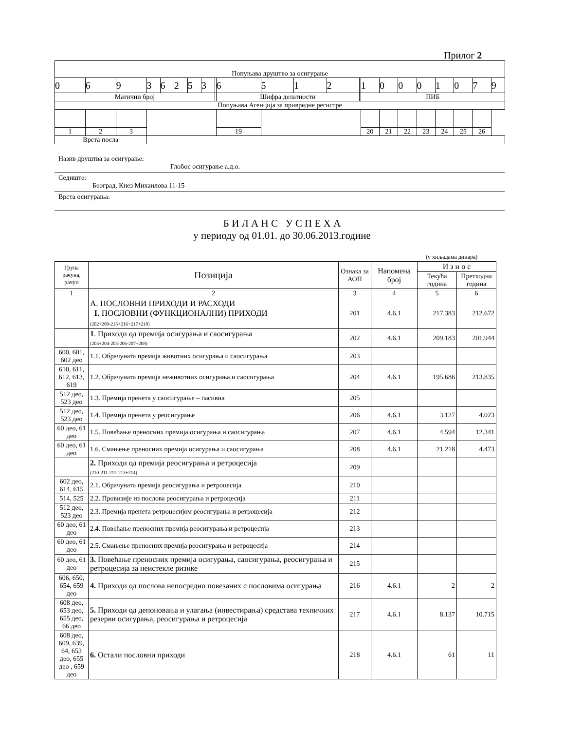Прилог 2
| Попуњава друштво за осигурање | | | | | | | | | | | | | | | | | | | | | |
| 0 | 6 | 9 | 3 | 6 | 2 | 5 | 3 | | 6 | 5 | 1 | 2 | | 1 | 0 | 0 | 0 | 1 | 0 | 7 | 9 |
| Матични број | | | | | | | | | Шифра делатности | | | | | ПИБ | | | | | | | |
| Попуњава Агенција за привредне регистре | | | | | | | | | | | | | | | | | | | | | |
| 1 | 2 | 3 | | | | | | | 19 | | | | | 20 | 21 | 22 | 23 | 24 | 25 | 26 | |
| Врста посла | | | | | | | | | | | | | | | | | | | | | |
Назив друштва за осигурање:
Глобос осигурање а.д.о.
Седиште:
Београд, Кнез Михаилова 11-15
Врста осигурања:
Б И Л А Н С У С П Е Х А
у периоду од 01.01. до 30.06.2013.године
(у хиљадама динара)
| Група рачуна, рачун | Позиција | Ознака за АОП | Напомена број | И з н о с | |
| --- | --- | --- | --- | --- | --- |
| | | | | Текућа година | Претходна година |
| 1 | 2 | 3 | 4 | 5 | 6 |
| | А. ПОСЛОВНИ ПРИХОДИ И РАСХОДИ I. ПОСЛОВНИ (ФУНКЦИОНАЛНИ) ПРИХОДИ (202+209-215+216+217+218) | 201 | 4.6.1 | 217.383 | 212.672 |
| | 1 . Приходи од премија осигурања и саосигурања (203+204-205-206-207+208) | 202 | 4.6.1 | 209.183 | 201.944 |
| 600, 601, 602 део | 1.1. Обрачуната премија животних осигурања и саосигурања | 203 | | | |
| 610, 611, 612, 613, 619 | 1.2. Обрачуната премија неживотних осигурања и саосигурања | 204 | 4.6.1 | 195.686 | 213.835 |
| 512 део, 523 део | 1.3. Премија пренета у саосигурање – пасивна | 205 | | | |
| 512 део, 523 део | 1.4. Премија пренета у реосигурање | 206 | 4.6.1 | 3.127 | 4.023 |
| 60 део, 61 део | 1.5. Повећање преносних премија осигурања и саосигурања | 207 | 4.6.1 | 4.594 | 12.341 |
| 60 део, 61 део | 1.6. Смањење преносних премија осигурања и саосигурања | 208 | 4.6.1 | 21.218 | 4.473 |
| | 2. Приходи од премија реосигурања и ретроцесија (210-211-212-213+214) | 209 | | | |
| 602 део, 614, 615 | 2.1. Обрачуната премија реосигурања и ретроцесија | 210 | | | |
| 514, 525 | 2.2. Провизије из послова реосигурања и ретроцесија | 211 | | | |
| 512 део, 523 део | 2.3. Премија пренета ретроцесијом реосигурања и ретроцесија | 212 | | | |
| 60 део, 61 део | 2.4. Повећање преносних премија реосигурања и ретроцесија | 213 | | | |
| 60 део, 61 део | 2.5. Смањење преносних премија реосигурања и ретроцесија | 214 | | | |
| 60 део, 61 део | 3. Повећање преносних премија осигурања, саосигурања, реосигурања и ретроцесија за неистекле ризике | 215 | | | |
| 606, 650, 654, 659 део | 4. Приходи од послова непосредно повезаних с пословима осигурања | 216 | 4.6.1 | 2 | 2 |
| 608 део, 653 део, 655 део, 66 део | 5. Приходи од депоновања и улагања (инвестирања) средстава техничких резерви осигурања, реосигурања и ретроцесија | 217 | 4.6.1 | 8.137 | 10.715 |
| 608 део, 609, 639, 64, 653 део, 655 део , 659 део | 6. Остали пословни приходи | 218 | 4.6.1 | 61 | 11 |